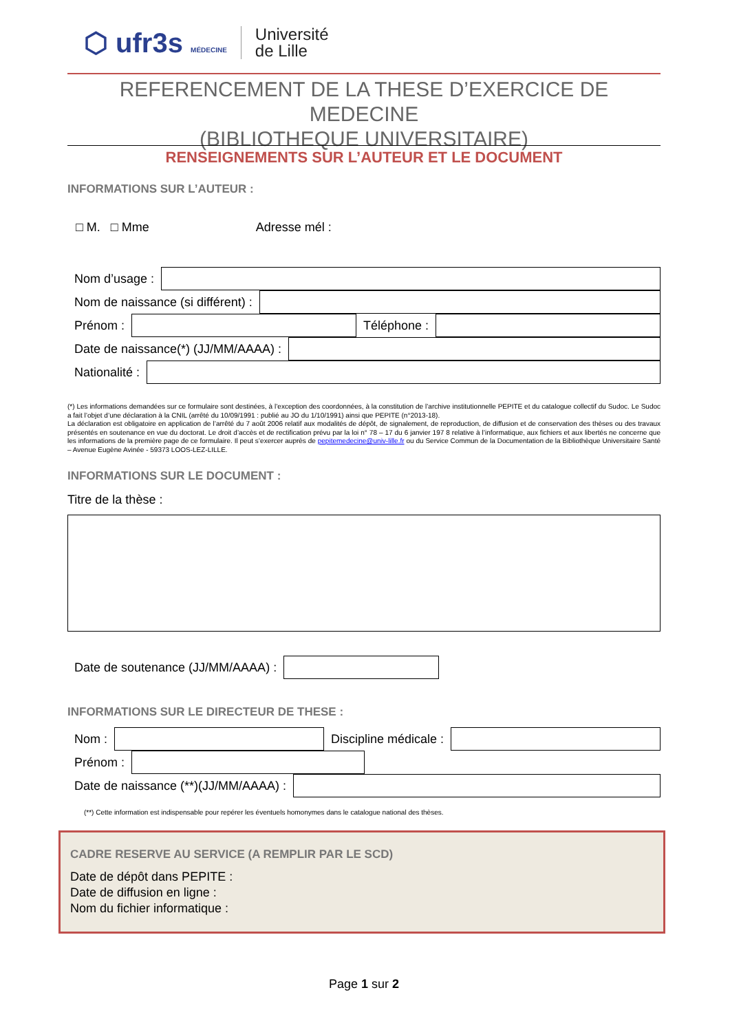⬡ ufr3s MÉDECINE
Université
de Lille
REFERENCEMENT DE LA THESE D’EXERCICE DE MEDECINE
(BIBLIOTHEQUE UNIVERSITAIRE)
RENSEIGNEMENTS SUR L’AUTEUR ET LE DOCUMENT
INFORMATIONS SUR L’AUTEUR :
□ M. □ Mme Adresse mél :
Nom d’usage :
Nom de naissance (si différent) :
Prénom : Téléphone :
Date de naissance(*) (JJ/MM/AAAA) :
Nationalité :
(*) Les informations demandées sur ce formulaire sont destinées, à l’exception des coordonnées, à la constitution de l’archive institutionnelle PEPITE et du catalogue collectif du Sudoc. Le Sudoc a fait l’objet d’une déclaration à la CNIL (arrêté du 10/09/1991 : publié au JO du 1/10/1991) ainsi que PEPITE (n°2013-18).
La déclaration est obligatoire en application de l’arrêté du 7 août 2006 relatif aux modalités de dépôt, de signalement, de reproduction, de diffusion et de conservation des thèses ou des travaux présentés en soutenance en vue du doctorat. Le droit d’accès et de rectification prévu par la loi n° 78 – 17 du 6 janvier 197 8 relative à l’informatique, aux fichiers et aux libertés ne concerne que les informations de la première page de ce formulaire. Il peut s’exercer auprès de pepitemedecine@univ-lille.fr ou du Service Commun de la Documentation de la Bibliothèque Universitaire Santé – Avenue Eugène Avinée - 59373 LOOS-LEZ-LILLE.
INFORMATIONS SUR LE DOCUMENT :
Titre de la thèse :
Date de soutenance (JJ/MM/AAAA) :
INFORMATIONS SUR LE DIRECTEUR DE THESE :
Nom : Discipline médicale :
Prénom :
Date de naissance (**)(JJ/MM/AAAA) :
(**) Cette information est indispensable pour repérer les éventuels homonymes dans le catalogue national des thèses.
CADRE RESERVE AU SERVICE (A REMPLIR PAR LE SCD)
Date de dépôt dans PEPITE :
Date de diffusion en ligne :
Nom du fichier informatique :
Page 1 sur 2